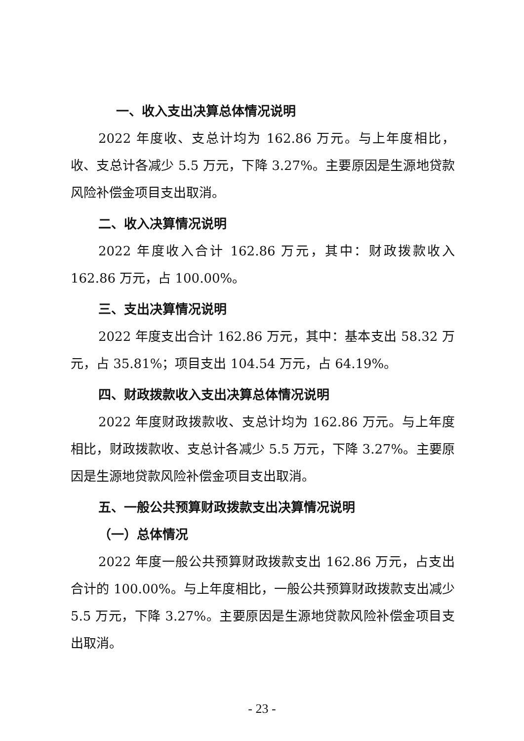一、收入支出决算总体情况说明
2022 年度收、支总计均为 162.86 万元。与上年度相比，收、支总计各减少 5.5 万元，下降 3.27%。主要原因是生源地贷款风险补偿金项目支出取消。
二、收入决算情况说明
2022 年度收入合计 162.86 万元，其中：财政拨款收入 162.86 万元，占 100.00%。
三、支出决算情况说明
2022 年度支出合计 162.86 万元，其中：基本支出 58.32 万元，占 35.81%；项目支出 104.54 万元，占 64.19%。
四、财政拨款收入支出决算总体情况说明
2022 年度财政拨款收、支总计均为 162.86 万元。与上年度相比，财政拨款收、支总计各减少 5.5 万元，下降 3.27%。主要原因是生源地贷款风险补偿金项目支出取消。
五、一般公共预算财政拨款支出决算情况说明
（一）总体情况
2022 年度一般公共预算财政拨款支出 162.86 万元，占支出合计的 100.00%。与上年度相比，一般公共预算财政拨款支出减少 5.5 万元，下降 3.27%。主要原因是生源地贷款风险补偿金项目支出取消。
- 23 -